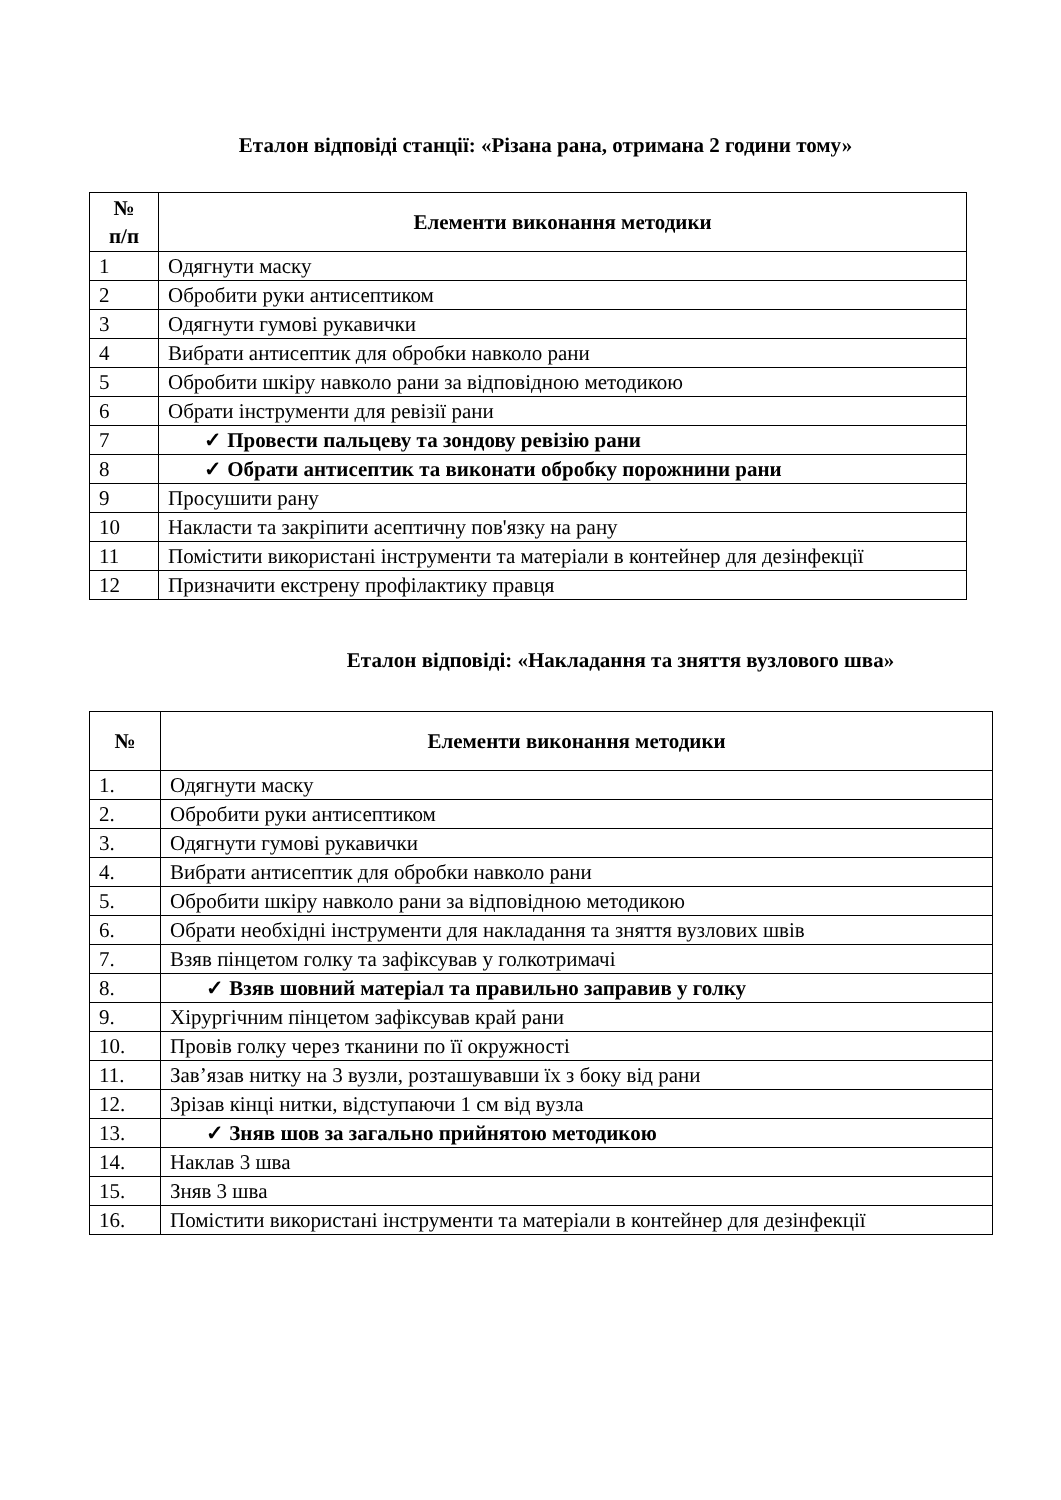Еталон відповіді станції: «Різана рана, отримана 2 години тому»
| № п/п | Елементи виконання методики |
| --- | --- |
| 1 | Одягнути маску |
| 2 | Обробити руки антисептиком |
| 3 | Одягнути гумові рукавички |
| 4 | Вибрати антисептик для обробки навколо рани |
| 5 | Обробити шкіру навколо рани за відповідною методикою |
| 6 | Обрати інструменти для ревізії рани |
| 7 | ✓ Провести пальцеву та зондову ревізію рани |
| 8 | ✓ Обрати антисептик та виконати обробку порожнини рани |
| 9 | Просушити рану |
| 10 | Накласти та закріпити асептичну пов'язку на рану |
| 11 | Помістити використані інструменти та матеріали в контейнер для дезінфекції |
| 12 | Призначити екстрену профілактику правця |
Еталон відповіді: «Накладання та зняття вузлового шва»
| № | Елементи виконання методики |
| --- | --- |
| 1. | Одягнути маску |
| 2. | Обробити руки антисептиком |
| 3. | Одягнути гумові рукавички |
| 4. | Вибрати антисептик для обробки навколо рани |
| 5. | Обробити шкіру навколо рани за відповідною методикою |
| 6. | Обрати необхідні інструменти для накладання та зняття вузлових швів |
| 7. | Взяв пінцетом голку та зафіксував у голкотримачі |
| 8. | ✓ Взяв шовний матеріал та правильно заправив у голку |
| 9. | Хірургічним пінцетом зафіксував край рани |
| 10. | Провів голку через тканини по її окружності |
| 11. | Зав’язав нитку на 3 вузли, розташувавши їх з боку від рани |
| 12. | Зрізав кінці нитки, відступаючи 1 см від вузла |
| 13. | ✓ Зняв шов за загально прийнятою методикою |
| 14. | Наклав 3 шва |
| 15. | Зняв 3 шва |
| 16. | Помістити використані інструменти та матеріали в контейнер для дезінфекції |